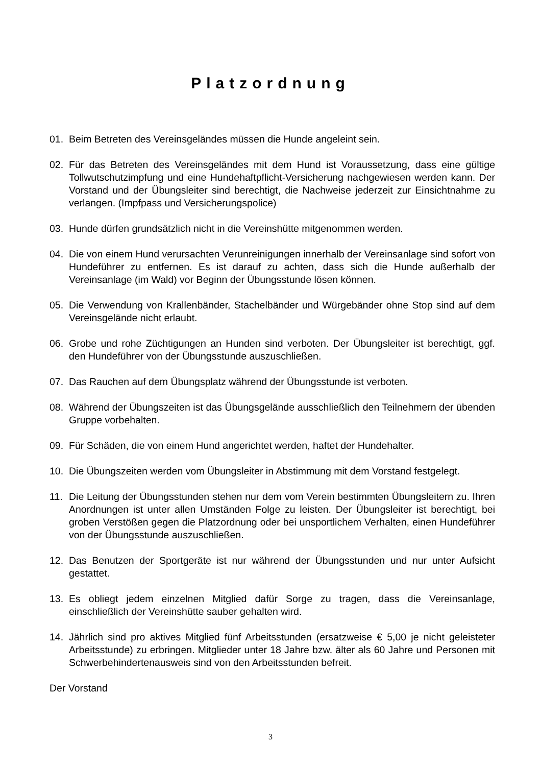Platzordnung
01. Beim Betreten des Vereinsgeländes müssen die Hunde angeleint sein.
02. Für das Betreten des Vereinsgeländes mit dem Hund ist Voraussetzung, dass eine gültige Tollwutschutzimpfung und eine Hundehaftpflicht-Versicherung nachgewiesen werden kann. Der Vorstand und der Übungsleiter sind berechtigt, die Nachweise jederzeit zur Einsichtnahme zu verlangen. (Impfpass und Versicherungspolice)
03. Hunde dürfen grundsätzlich nicht in die Vereinshütte mitgenommen werden.
04. Die von einem Hund verursachten Verunreinigungen innerhalb der Vereinsanlage sind sofort von Hundeführer zu entfernen. Es ist darauf zu achten, dass sich die Hunde außerhalb der Vereinsanlage (im Wald) vor Beginn der Übungsstunde lösen können.
05. Die Verwendung von Krallenbänder, Stachelbänder und Würgebänder ohne Stop sind auf dem Vereinsgelände nicht erlaubt.
06. Grobe und rohe Züchtigungen an Hunden sind verboten. Der Übungsleiter ist berechtigt, ggf. den Hundeführer von der Übungsstunde auszuschließen.
07. Das Rauchen auf dem Übungsplatz während der Übungsstunde ist verboten.
08. Während der Übungszeiten ist das Übungsgelände ausschließlich den Teilnehmern der übenden Gruppe vorbehalten.
09. Für Schäden, die von einem Hund angerichtet werden, haftet der Hundehalter.
10. Die Übungszeiten werden vom Übungsleiter in Abstimmung mit dem Vorstand festgelegt.
11. Die Leitung der Übungsstunden stehen nur dem vom Verein bestimmten Übungsleitern zu. Ihren Anordnungen ist unter allen Umständen Folge zu leisten. Der Übungsleiter ist berechtigt, bei groben Verstößen gegen die Platzordnung oder bei unsportlichem Verhalten, einen Hundeführer von der Übungsstunde auszuschließen.
12. Das Benutzen der Sportgeräte ist nur während der Übungsstunden und nur unter Aufsicht gestattet.
13. Es obliegt jedem einzelnen Mitglied dafür Sorge zu tragen, dass die Vereinsanlage, einschließlich der Vereinshütte sauber gehalten wird.
14. Jährlich sind pro aktives Mitglied fünf Arbeitsstunden (ersatzweise € 5,00 je nicht geleisteter Arbeitsstunde) zu erbringen. Mitglieder unter 18 Jahre bzw. älter als 60 Jahre und Personen mit Schwerbehindertenausweis sind von den Arbeitsstunden befreit.
Der Vorstand
3